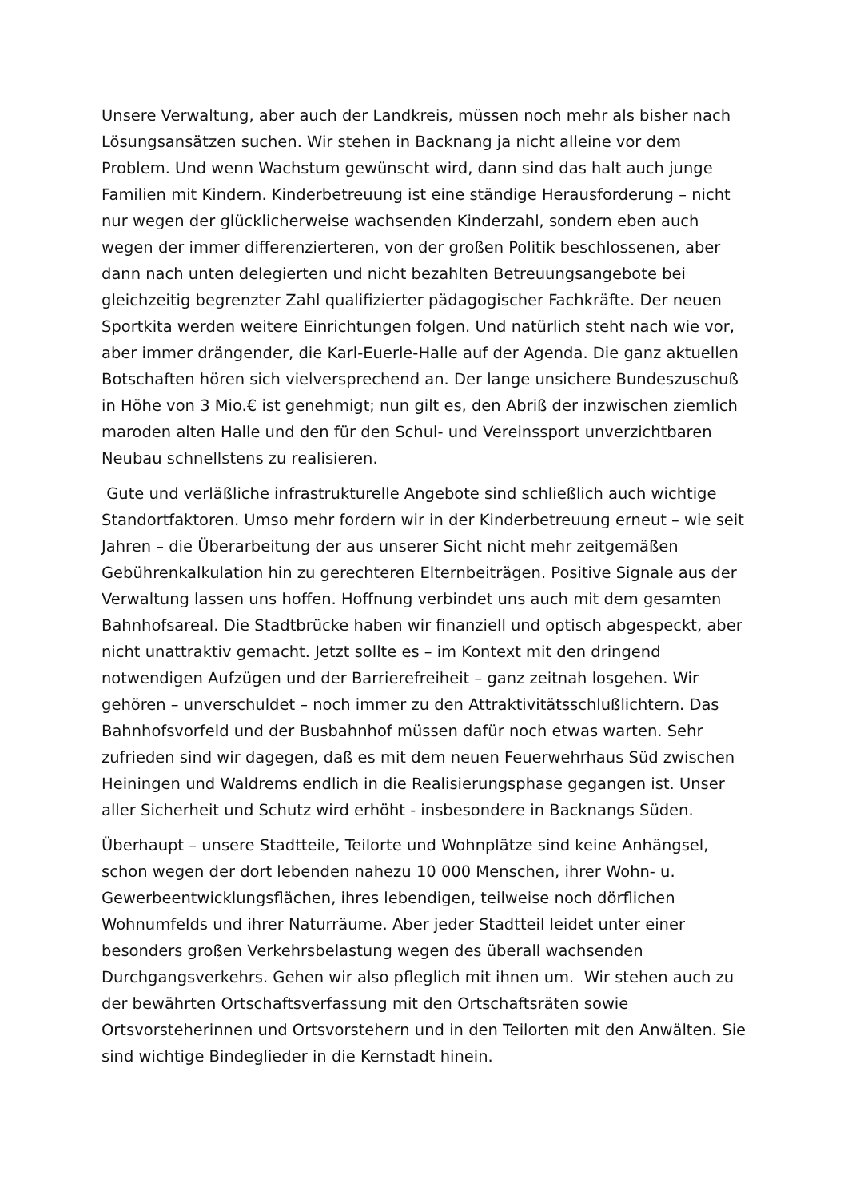Unsere Verwaltung, aber auch der Landkreis, müssen noch mehr als bisher nach Lösungsansätzen suchen. Wir stehen in Backnang ja nicht alleine vor dem Problem. Und wenn Wachstum gewünscht wird, dann sind das halt auch junge Familien mit Kindern. Kinderbetreuung ist eine ständige Herausforderung – nicht nur wegen der glücklicherweise wachsenden Kinderzahl, sondern eben auch wegen der immer differenzierteren, von der großen Politik beschlossenen, aber dann nach unten delegierten und nicht bezahlten Betreuungsangebote bei gleichzeitig begrenzter Zahl qualifizierter pädagogischer Fachkräfte. Der neuen Sportkita werden weitere Einrichtungen folgen. Und natürlich steht nach wie vor, aber immer drängender, die Karl-Euerle-Halle auf der Agenda. Die ganz aktuellen Botschaften hören sich vielversprechend an. Der lange unsichere Bundeszuschuß in Höhe von 3 Mio.€ ist genehmigt; nun gilt es, den Abriß der inzwischen ziemlich maroden alten Halle und den für den Schul- und Vereinssport unverzichtbaren Neubau schnellstens zu realisieren.
Gute und verläßliche infrastrukturelle Angebote sind schließlich auch wichtige Standortfaktoren. Umso mehr fordern wir in der Kinderbetreuung erneut – wie seit Jahren – die Überarbeitung der aus unserer Sicht nicht mehr zeitgemäßen Gebührenkalkulation hin zu gerechteren Elternbeiträgen. Positive Signale aus der Verwaltung lassen uns hoffen. Hoffnung verbindet uns auch mit dem gesamten Bahnhofsareal. Die Stadtbrücke haben wir finanziell und optisch abgespeckt, aber nicht unattraktiv gemacht. Jetzt sollte es – im Kontext mit den dringend notwendigen Aufzügen und der Barrierefreiheit – ganz zeitnah losgehen. Wir gehören – unverschuldet – noch immer zu den Attraktivitätsschlußlichtern. Das Bahnhofsvorfeld und der Busbahnhof müssen dafür noch etwas warten. Sehr zufrieden sind wir dagegen, daß es mit dem neuen Feuerwehrhaus Süd zwischen Heiningen und Waldrems endlich in die Realisierungsphase gegangen ist. Unser aller Sicherheit und Schutz wird erhöht - insbesondere in Backnangs Süden.
Überhaupt – unsere Stadtteile, Teilorte und Wohnplätze sind keine Anhängsel, schon wegen der dort lebenden nahezu 10 000 Menschen, ihrer Wohn- u. Gewerbeentwicklungsflächen, ihres lebendigen, teilweise noch dörflichen Wohnumfelds und ihrer Naturräume. Aber jeder Stadtteil leidet unter einer besonders großen Verkehrsbelastung wegen des überall wachsenden Durchgangsverkehrs. Gehen wir also pfleglich mit ihnen um. Wir stehen auch zu der bewährten Ortschaftsverfassung mit den Ortschaftsräten sowie Ortsvorsteherinnen und Ortsvorstehern und in den Teilorten mit den Anwälten. Sie sind wichtige Bindeglieder in die Kernstadt hinein.